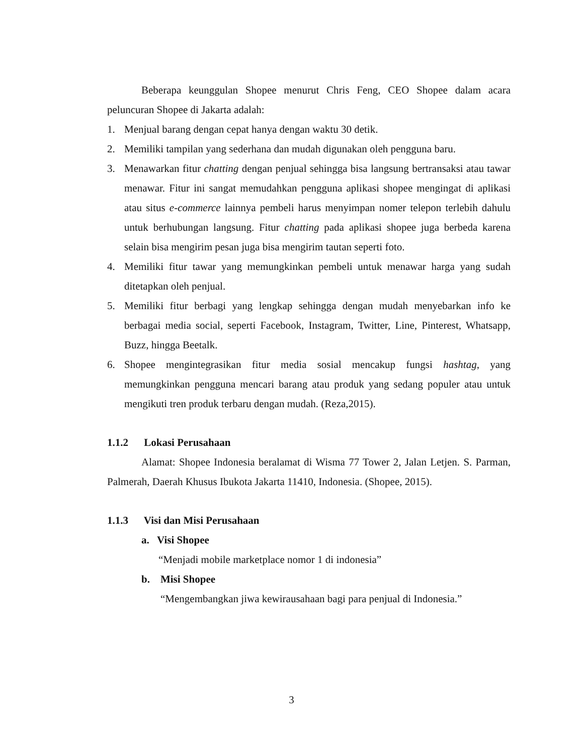Beberapa keunggulan Shopee menurut Chris Feng, CEO Shopee dalam acara peluncuran Shopee di Jakarta adalah:
1. Menjual barang dengan cepat hanya dengan waktu 30 detik.
2. Memiliki tampilan yang sederhana dan mudah digunakan oleh pengguna baru.
3. Menawarkan fitur chatting dengan penjual sehingga bisa langsung bertransaksi atau tawar menawar. Fitur ini sangat memudahkan pengguna aplikasi shopee mengingat di aplikasi atau situs e-commerce lainnya pembeli harus menyimpan nomer telepon terlebih dahulu untuk berhubungan langsung. Fitur chatting pada aplikasi shopee juga berbeda karena selain bisa mengirim pesan juga bisa mengirim tautan seperti foto.
4. Memiliki fitur tawar yang memungkinkan pembeli untuk menawar harga yang sudah ditetapkan oleh penjual.
5. Memiliki fitur berbagi yang lengkap sehingga dengan mudah menyebarkan info ke berbagai media social, seperti Facebook, Instagram, Twitter, Line, Pinterest, Whatsapp, Buzz, hingga Beetalk.
6. Shopee mengintegrasikan fitur media sosial mencakup fungsi hashtag, yang memungkinkan pengguna mencari barang atau produk yang sedang populer atau untuk mengikuti tren produk terbaru dengan mudah. (Reza,2015).
1.1.2 Lokasi Perusahaan
Alamat: Shopee Indonesia beralamat di Wisma 77 Tower 2, Jalan Letjen. S. Parman, Palmerah, Daerah Khusus Ibukota Jakarta 11410, Indonesia. (Shopee, 2015).
1.1.3 Visi dan Misi Perusahaan
a. Visi Shopee
“Menjadi mobile marketplace nomor 1 di indonesia”
b. Misi Shopee
“Mengembangkan jiwa kewirausahaan bagi para penjual di Indonesia.”
3